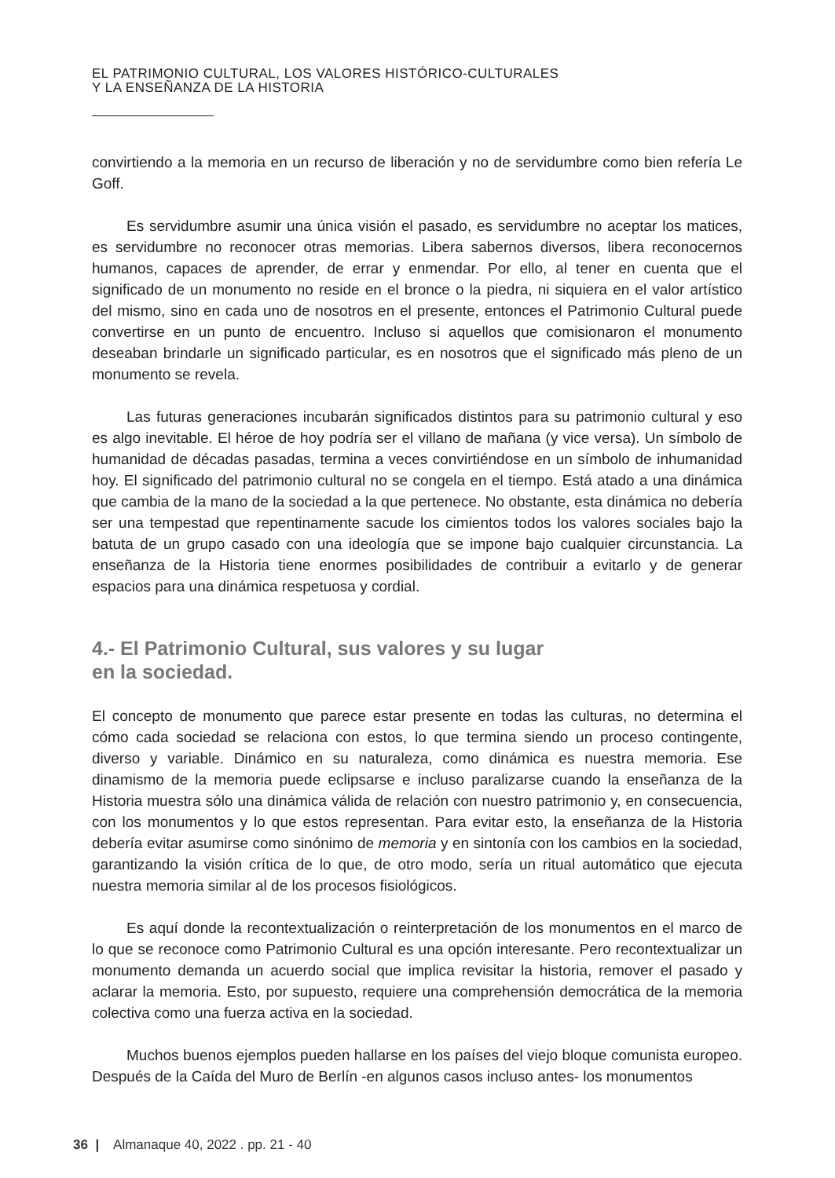EL PATRIMONIO CULTURAL, LOS VALORES HISTÓRICO-CULTURALES
Y LA ENSEÑANZA DE LA HISTORIA
convirtiendo a la memoria en un recurso de liberación y no de servidumbre como bien refería Le Goff.
Es servidumbre asumir una única visión el pasado, es servidumbre no aceptar los matices, es servidumbre no reconocer otras memorias. Libera sabernos diversos, libera reconocernos humanos, capaces de aprender, de errar y enmendar. Por ello, al tener en cuenta que el significado de un monumento no reside en el bronce o la piedra, ni siquiera en el valor artístico del mismo, sino en cada uno de nosotros en el presente, entonces el Patrimonio Cultural puede convertirse en un punto de encuentro. Incluso si aquellos que comisionaron el monumento deseaban brindarle un significado particular, es en nosotros que el significado más pleno de un monumento se revela.
Las futuras generaciones incubarán significados distintos para su patrimonio cultural y eso es algo inevitable. El héroe de hoy podría ser el villano de mañana (y vice versa). Un símbolo de humanidad de décadas pasadas, termina a veces convirtiéndose en un símbolo de inhumanidad hoy. El significado del patrimonio cultural no se congela en el tiempo. Está atado a una dinámica que cambia de la mano de la sociedad a la que pertenece. No obstante, esta dinámica no debería ser una tempestad que repentinamente sacude los cimientos todos los valores sociales bajo la batuta de un grupo casado con una ideología que se impone bajo cualquier circunstancia. La enseñanza de la Historia tiene enormes posibilidades de contribuir a evitarlo y de generar espacios para una dinámica respetuosa y cordial.
4.- El Patrimonio Cultural, sus valores y su lugar
en la sociedad.
El concepto de monumento que parece estar presente en todas las culturas, no determina el cómo cada sociedad se relaciona con estos, lo que termina siendo un proceso contingente, diverso y variable. Dinámico en su naturaleza, como dinámica es nuestra memoria. Ese dinamismo de la memoria puede eclipsarse e incluso paralizarse cuando la enseñanza de la Historia muestra sólo una dinámica válida de relación con nuestro patrimonio y, en consecuencia, con los monumentos y lo que estos representan. Para evitar esto, la enseñanza de la Historia debería evitar asumirse como sinónimo de memoria y en sintonía con los cambios en la sociedad, garantizando la visión crítica de lo que, de otro modo, sería un ritual automático que ejecuta nuestra memoria similar al de los procesos fisiológicos.
Es aquí donde la recontextualización o reinterpretación de los monumentos en el marco de lo que se reconoce como Patrimonio Cultural es una opción interesante. Pero recontextualizar un monumento demanda un acuerdo social que implica revisitar la historia, remover el pasado y aclarar la memoria. Esto, por supuesto, requiere una comprehensión democrática de la memoria colectiva como una fuerza activa en la sociedad.
Muchos buenos ejemplos pueden hallarse en los países del viejo bloque comunista europeo. Después de la Caída del Muro de Berlín -en algunos casos incluso antes- los monumentos
36 | Almanaque 40, 2022 . pp. 21 - 40